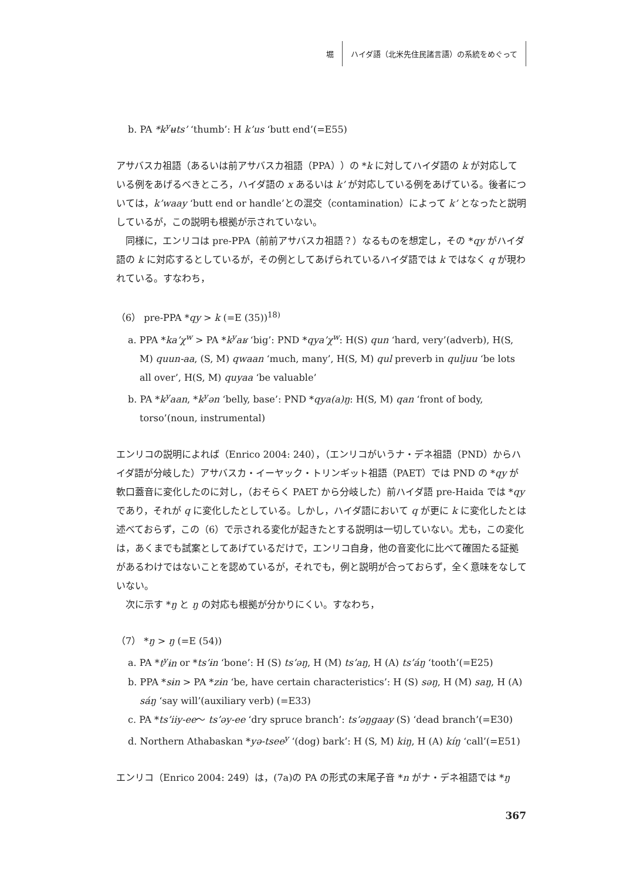堀 ハイダ語（北米先住民諸言語）の系統をめぐって
b. PA *k<sup>y</sup>ʉts’ ‘thumb’: H k’us ‘butt end’(=E55)
アサバスカ祖語（あるいは前アサバスカ祖語（PPA））の *k に対してハイダ語の k が対応している例をあげるべきところ，ハイダ語の x あるいは k’ が対応している例をあげている。後者については，k’waay ‘butt end or handle’との混交（contamination）によって k’ となったと説明しているが，この説明も根拠が示されていない。
同様に，エンリコは pre-PPA（前前アサバスカ祖語？）なるものを想定し，その *qy がハイダ語の k に対応するとしているが，その例としてあげられているハイダ語では k ではなく q が現われている。すなわち，
（6） pre-PPA *qy > k (=E (35))<sup>18)</sup>
a. PPA *ka’χ<sup>w</sup> > PA *k<sup>y</sup>aʁ ‘big’: PND *qya’χ<sup>w</sup>: H(S) qun ‘hard, very’(adverb), H(S, M) quun-aa, (S, M) qwaan ‘much, many’, H(S, M) qul preverb in quljuu ‘be lots all over’, H(S, M) quyaa ‘be valuable’
b. PA *k<sup>y</sup>aan, *k<sup>y</sup>ən ‘belly, base’: PND *qya(a)ŋ: H(S, M) qan ‘front of body, torso’(noun, instrumental)
エンリコの説明によれば（Enrico 2004: 240），（エンリコがいうナ・デネ祖語（PND）からハイダ語が分岐した）アサバスカ・イーヤック・トリンギット祖語（PAET）では PND の *qy が軟口蓋音に変化したのに対し，（おそらく PAET から分岐した）前ハイダ語 pre-Haida では *qy であり，それが q に変化したとしている。しかし，ハイダ語において q が更に k に変化したとは述べておらず，この（6）で示される変化が起きたとする説明は一切していない。尤も，この変化は，あくまでも試案としてあげているだけで，エンリコ自身，他の音変化に比べて確固たる証拠があるわけではないことを認めているが，それでも，例と説明が合っておらず，全く意味をなしていない。
次に示す *ŋ と ŋ の対応も根拠が分かりにくい。すなわち，
（7） *ŋ > ŋ (=E (54))
a. PA *t<sup>y</sup>ɨn or *ts’ɨn ‘bone’: H (S) ts’əŋ, H (M) ts’aŋ, H (A) ts’áŋ ‘tooth’(=E25)
b. PPA *sɨn > PA *zɨn ‘be, have certain characteristics’: H (S) səŋ, H (M) saŋ, H (A) sáŋ ‘say will’(auxiliary verb) (=E33)
c. PA *ts’iiy-ee～ ts’əy-ee ‘dry spruce branch’: ts’əŋgaay (S) ‘dead branch’(=E30)
d. Northern Athabaskan *yə-tsee<sup>y</sup> ‘(dog) bark’: H (S, M) kiŋ, H (A) kíŋ ‘call’(=E51)
エンリコ（Enrico 2004: 249）は，(7a)の PA の形式の末尾子音 *n がナ・デネ祖語では *ŋ
367